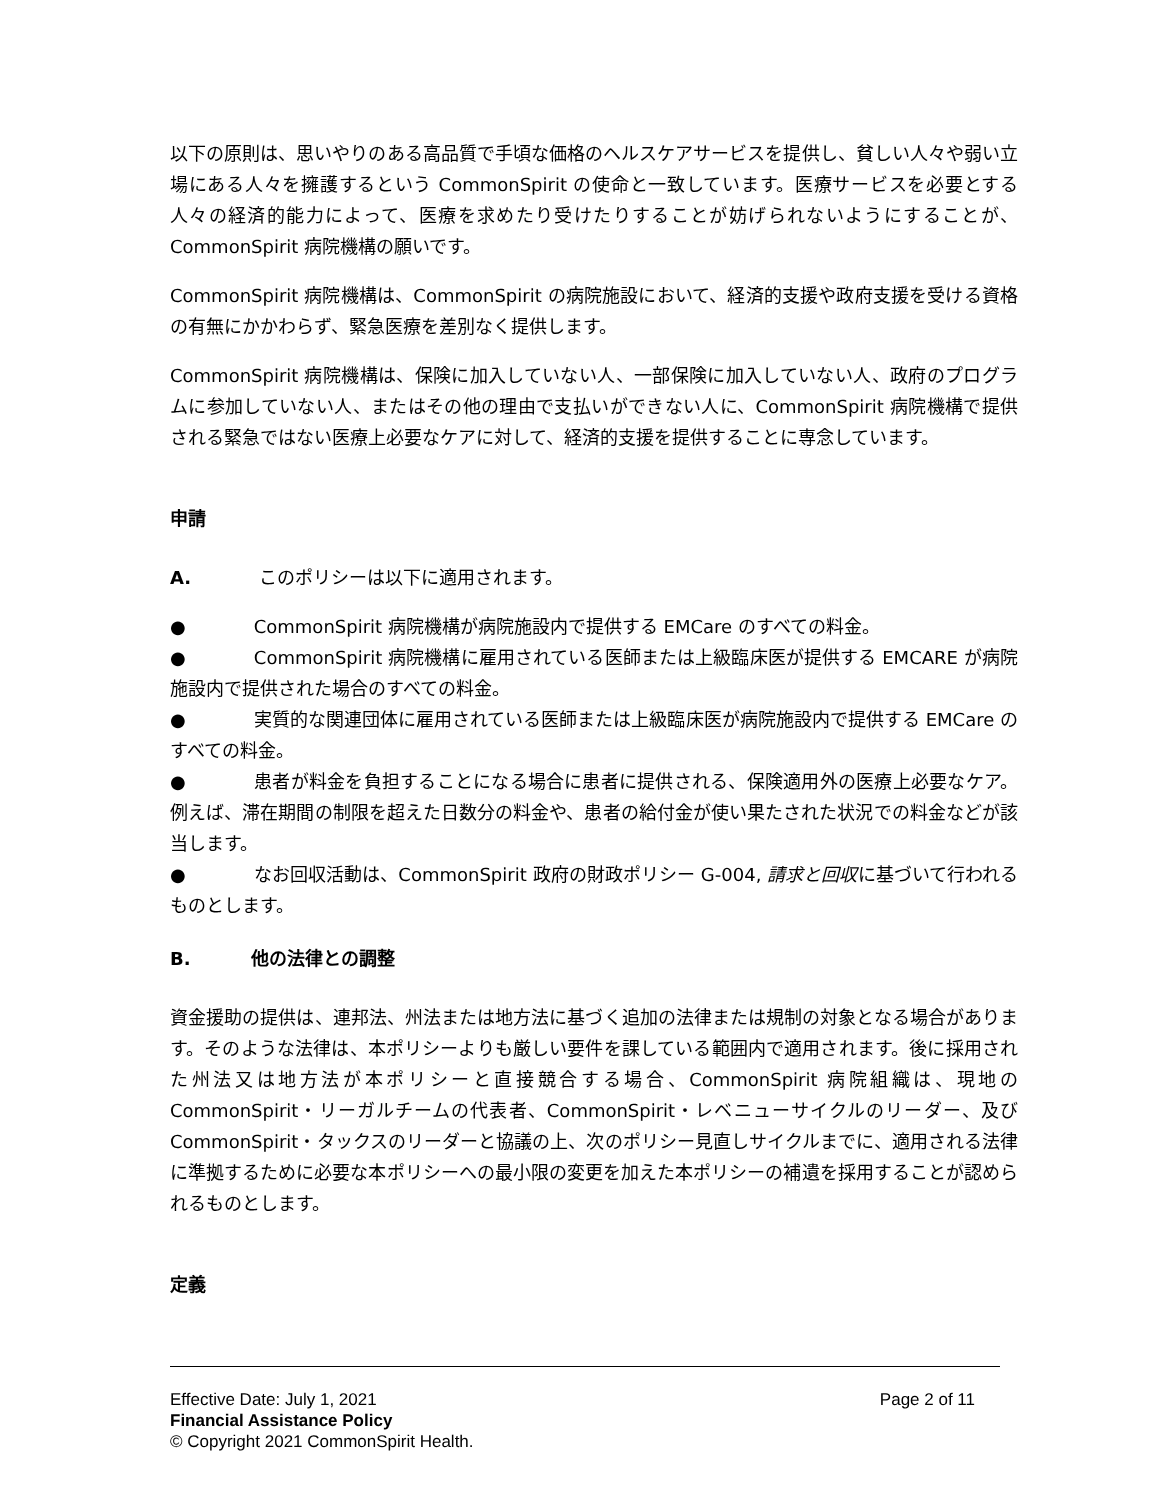以下の原則は、思いやりのある高品質で手頃な価格のヘルスケアサービスを提供し、貧しい人々や弱い立場にある人々を擁護するという CommonSpirit の使命と一致しています。医療サービスを必要とする人々の経済的能力によって、医療を求めたり受けたりすることが妨げられないようにすることが、CommonSpirit 病院機構の願いです。
CommonSpirit 病院機構は、CommonSpirit の病院施設において、経済的支援や政府支援を受ける資格の有無にかかわらず、緊急医療を差別なく提供します。
CommonSpirit 病院機構は、保険に加入していない人、一部保険に加入していない人、政府のプログラムに参加していない人、またはその他の理由で支払いができない人に、CommonSpirit 病院機構で提供される緊急ではない医療上必要なケアに対して、経済的支援を提供することに専念しています。
申請
A. このポリシーは以下に適用されます。
● CommonSpirit 病院機構が病院施設内で提供する EMCare のすべての料金。
● CommonSpirit 病院機構に雇用されている医師または上級臨床医が提供する EMCARE が病院施設内で提供された場合のすべての料金。
● 実質的な関連団体に雇用されている医師または上級臨床医が病院施設内で提供する EMCare のすべての料金。
● 患者が料金を負担することになる場合に患者に提供される、保険適用外の医療上必要なケア。例えば、滞在期間の制限を超えた日数分の料金や、患者の給付金が使い果たされた状況での料金などが該当します。
● なお回収活動は、CommonSpirit 政府の財政ポリシー G-004, 請求と回収に基づいて行われるものとします。
B. 他の法律との調整
資金援助の提供は、連邦法、州法または地方法に基づく追加の法律または規制の対象となる場合があります。そのような法律は、本ポリシーよりも厳しい要件を課している範囲内で適用されます。後に採用された州法又は地方法が本ポリシーと直接競合する場合、CommonSpirit 病院組織は、現地の CommonSpirit・リーガルチームの代表者、CommonSpirit・レベニューサイクルのリーダー、及び CommonSpirit・タックスのリーダーと協議の上、次のポリシー見直しサイクルまでに、適用される法律に準拠するために必要な本ポリシーへの最小限の変更を加えた本ポリシーの補遺を採用することが認められるものとします。
定義
Page 2 of 11 Effective Date: July 1, 2021
Financial Assistance Policy
© Copyright 2021 CommonSpirit Health.